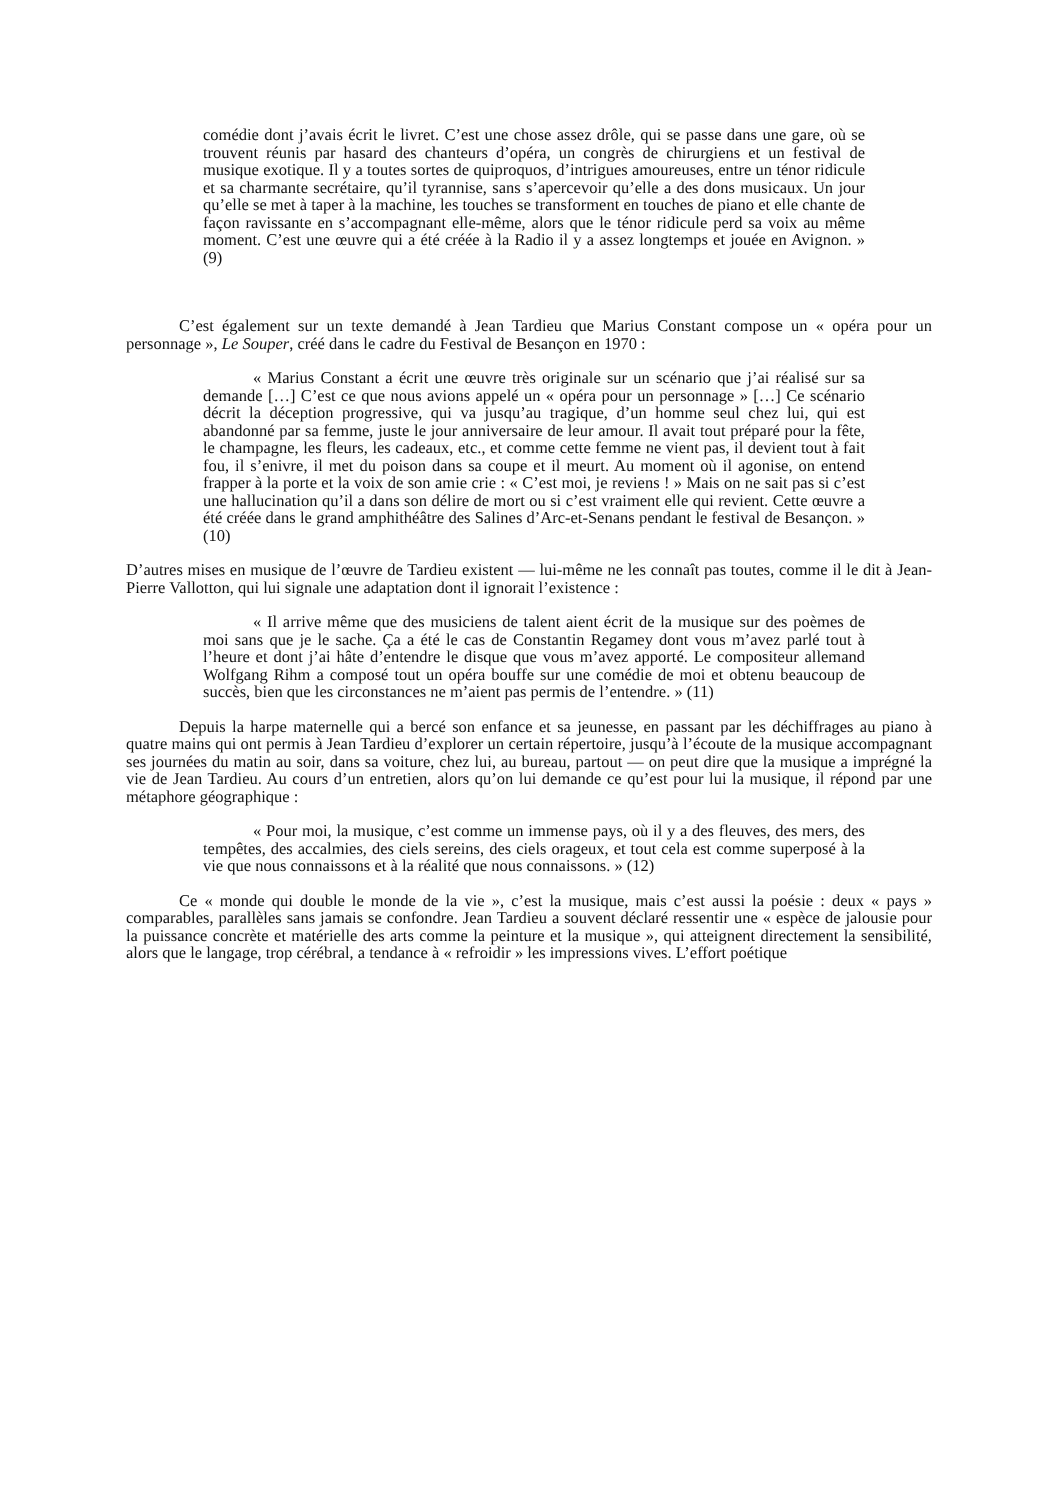comédie dont j’avais écrit le livret. C’est une chose assez drôle, qui se passe dans une gare, où se trouvent réunis par hasard des chanteurs d’opéra, un congrès de chirurgiens et un festival de musique exotique. Il y a toutes sortes de quiproquos, d’intrigues amoureuses, entre un ténor ridicule et sa charmante secrétaire, qu’il tyrannise, sans s’apercevoir qu’elle a des dons musicaux. Un jour qu’elle se met à taper à la machine, les touches se transforment en touches de piano et elle chante de façon ravissante en s’accompagnant elle-même, alors que le ténor ridicule perd sa voix au même moment. C’est une œuvre qui a été créée à la Radio il y a assez longtemps et jouée en Avignon. » (9)
C’est également sur un texte demandé à Jean Tardieu que Marius Constant compose un « opéra pour un personnage », Le Souper, créé dans le cadre du Festival de Besançon en 1970 :
« Marius Constant a écrit une œuvre très originale sur un scénario que j’ai réalisé sur sa demande […] C’est ce que nous avions appelé un « opéra pour un personnage » […] Ce scénario décrit la déception progressive, qui va jusqu’au tragique, d’un homme seul chez lui, qui est abandonné par sa femme, juste le jour anniversaire de leur amour. Il avait tout préparé pour la fête, le champagne, les fleurs, les cadeaux, etc., et comme cette femme ne vient pas, il devient tout à fait fou, il s’enivre, il met du poison dans sa coupe et il meurt. Au moment où il agonise, on entend frapper à la porte et la voix de son amie crie : « C’est moi, je reviens ! » Mais on ne sait pas si c’est une hallucination qu’il a dans son délire de mort ou si c’est vraiment elle qui revient. Cette œuvre a été créée dans le grand amphithéâtre des Salines d’Arc-et-Senans pendant le festival de Besançon. » (10)
D’autres mises en musique de l’œuvre de Tardieu existent — lui-même ne les connaît pas toutes, comme il le dit à Jean-Pierre Vallotton, qui lui signale une adaptation dont il ignorait l’existence :
« Il arrive même que des musiciens de talent aient écrit de la musique sur des poèmes de moi sans que je le sache. Ça a été le cas de Constantin Regamey dont vous m’avez parlé tout à l’heure et dont j’ai hâte d’entendre le disque que vous m’avez apporté. Le compositeur allemand Wolfgang Rihm a composé tout un opéra bouffe sur une comédie de moi et obtenu beaucoup de succès, bien que les circonstances ne m’aient pas permis de l’entendre. » (11)
Depuis la harpe maternelle qui a bercé son enfance et sa jeunesse, en passant par les déchiffrages au piano à quatre mains qui ont permis à Jean Tardieu d’explorer un certain répertoire, jusqu’à l’écoute de la musique accompagnant ses journées du matin au soir, dans sa voiture, chez lui, au bureau, partout — on peut dire que la musique a imprégné la vie de Jean Tardieu. Au cours d’un entretien, alors qu’on lui demande ce qu’est pour lui la musique, il répond par une métaphore géographique :
« Pour moi, la musique, c’est comme un immense pays, où il y a des fleuves, des mers, des tempêtes, des accalmies, des ciels sereins, des ciels orageux, et tout cela est comme superposé à la vie que nous connaissons et à la réalité que nous connaissons. » (12)
Ce « monde qui double le monde de la vie », c’est la musique, mais c’est aussi la poésie : deux « pays » comparables, parallèles sans jamais se confondre. Jean Tardieu a souvent déclaré ressentir une « espèce de jalousie pour la puissance concrète et matérielle des arts comme la peinture et la musique », qui atteignent directement la sensibilité, alors que le langage, trop cérébral, a tendance à « refroidir » les impressions vives. L’effort poétique